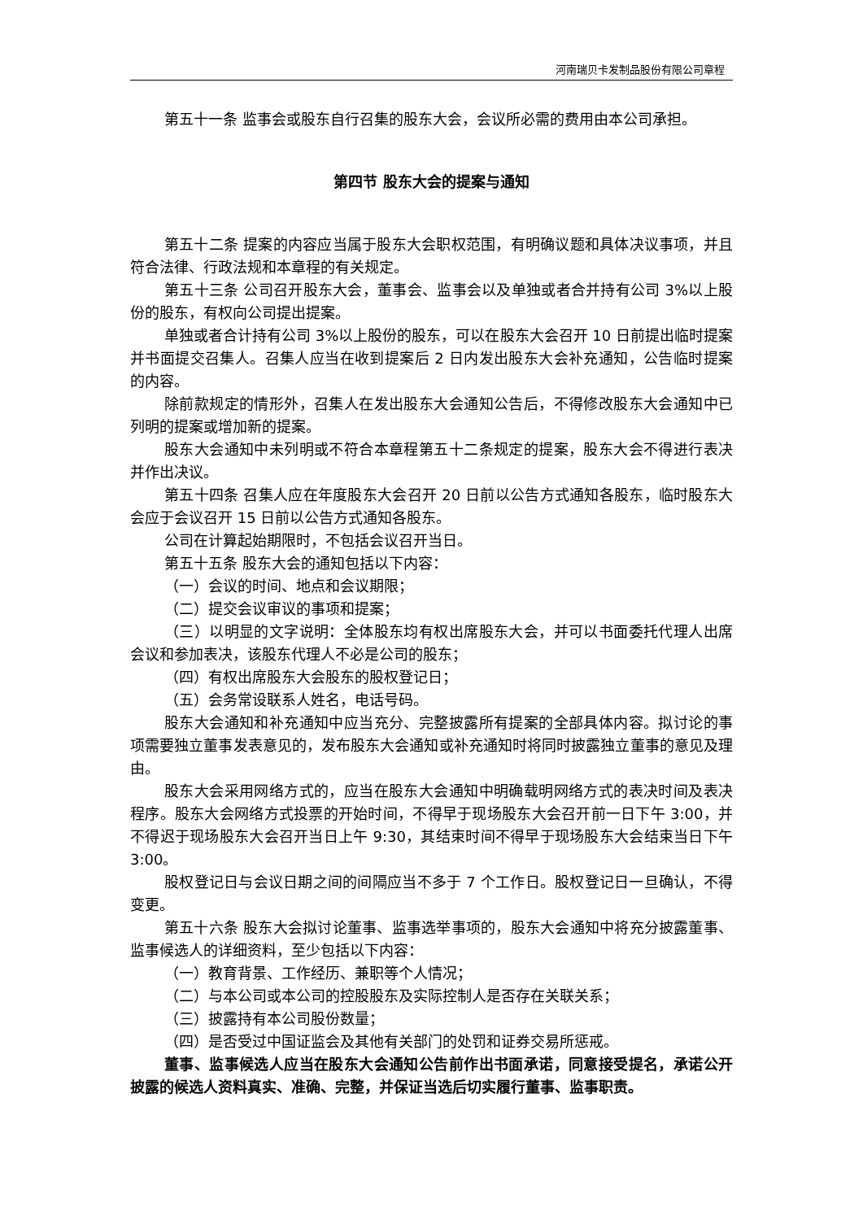河南瑞贝卡发制品股份有限公司章程
第五十一条 监事会或股东自行召集的股东大会，会议所必需的费用由本公司承担。
第四节 股东大会的提案与通知
第五十二条 提案的内容应当属于股东大会职权范围，有明确议题和具体决议事项，并且符合法律、行政法规和本章程的有关规定。
第五十三条 公司召开股东大会，董事会、监事会以及单独或者合并持有公司 3%以上股份的股东，有权向公司提出提案。
单独或者合计持有公司 3%以上股份的股东，可以在股东大会召开 10 日前提出临时提案并书面提交召集人。召集人应当在收到提案后 2 日内发出股东大会补充通知，公告临时提案的内容。
除前款规定的情形外，召集人在发出股东大会通知公告后，不得修改股东大会通知中已列明的提案或增加新的提案。
股东大会通知中未列明或不符合本章程第五十二条规定的提案，股东大会不得进行表决并作出决议。
第五十四条 召集人应在年度股东大会召开 20 日前以公告方式通知各股东，临时股东大会应于会议召开 15 日前以公告方式通知各股东。
公司在计算起始期限时，不包括会议召开当日。
第五十五条 股东大会的通知包括以下内容：
（一）会议的时间、地点和会议期限；
（二）提交会议审议的事项和提案；
（三）以明显的文字说明：全体股东均有权出席股东大会，并可以书面委托代理人出席会议和参加表决，该股东代理人不必是公司的股东；
（四）有权出席股东大会股东的股权登记日；
（五）会务常设联系人姓名，电话号码。
股东大会通知和补充通知中应当充分、完整披露所有提案的全部具体内容。拟讨论的事项需要独立董事发表意见的，发布股东大会通知或补充通知时将同时披露独立董事的意见及理由。
股东大会采用网络方式的，应当在股东大会通知中明确载明网络方式的表决时间及表决程序。股东大会网络方式投票的开始时间，不得早于现场股东大会召开前一日下午 3:00，并不得迟于现场股东大会召开当日上午 9:30，其结束时间不得早于现场股东大会结束当日下午 3:00。
股权登记日与会议日期之间的间隔应当不多于 7 个工作日。股权登记日一旦确认，不得变更。
第五十六条 股东大会拟讨论董事、监事选举事项的，股东大会通知中将充分披露董事、监事候选人的详细资料，至少包括以下内容：
（一）教育背景、工作经历、兼职等个人情况；
（二）与本公司或本公司的控股股东及实际控制人是否存在关联关系；
（三）披露持有本公司股份数量；
（四）是否受过中国证监会及其他有关部门的处罚和证券交易所惩戒。
董事、监事候选人应当在股东大会通知公告前作出书面承诺，同意接受提名，承诺公开披露的候选人资料真实、准确、完整，并保证当选后切实履行董事、监事职责。